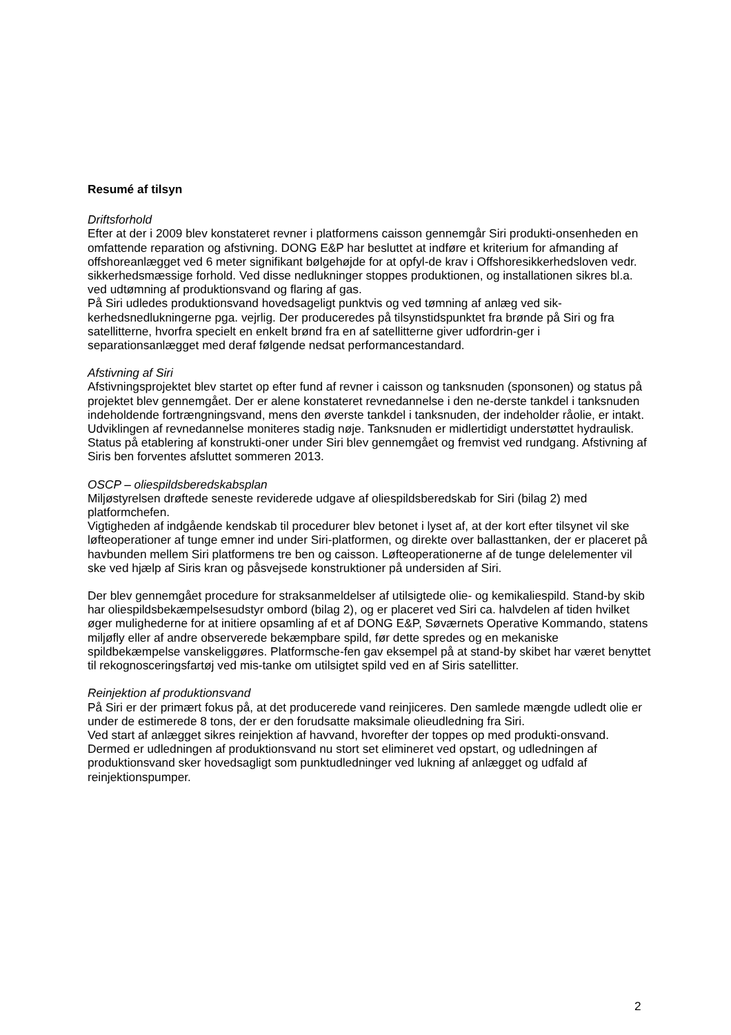Resumé af tilsyn
Driftsforhold
Efter at der i 2009 blev konstateret revner i platformens caisson gennemgår Siri produkti-onsenheden en omfattende reparation og afstivning. DONG E&P har besluttet at indføre et kriterium for afmanding af offshoreanlægget ved 6 meter signifikant bølgehøjde for at opfyl-de krav i Offshoresikkerhedsloven vedr. sikkerhedsmæssige forhold. Ved disse nedlukninger stoppes produktionen, og installationen sikres bl.a. ved udtømning af produktionsvand og flaring af gas.
På Siri udledes produktionsvand hovedsageligt punktvis og ved tømning af anlæg ved sik-kerhedsnedlukningerne pga. vejrlig. Der produceredes på tilsynstidspunktet fra brønde på Siri og fra satellitterne, hvorfra specielt en enkelt brønd fra en af satellitterne giver udfordrin-ger i separationsanlægget med deraf følgende nedsat performancestandard.
Afstivning af Siri
Afstivningsprojektet blev startet op efter fund af revner i caisson og tanksnuden (sponsonen) og status på projektet blev gennemgået. Der er alene konstateret revnedannelse i den ne-derste tankdel i tanksnuden indeholdende fortrængningsvand, mens den øverste tankdel i tanksnuden, der indeholder råolie, er intakt. Udviklingen af revnedannelse moniteres stadig nøje. Tanksnuden er midlertidigt understøttet hydraulisk. Status på etablering af konstrukti-oner under Siri blev gennemgået og fremvist ved rundgang. Afstivning af Siris ben forventes afsluttet sommeren 2013.
OSCP – oliespildsberedskabsplan
Miljøstyrelsen drøftede seneste reviderede udgave af oliespildsberedskab for Siri (bilag 2) med platformchefen.
Vigtigheden af indgående kendskab til procedurer blev betonet i lyset af, at der kort efter tilsynet vil ske løfteoperationer af tunge emner ind under Siri-platformen, og direkte over ballasttanken, der er placeret på havbunden mellem Siri platformens tre ben og caisson. Løfteoperationerne af de tunge delelementer vil ske ved hjælp af Siris kran og påsvejsede konstruktioner på undersiden af Siri.
Der blev gennemgået procedure for straksanmeldelser af utilsigtede olie- og kemikaliespild. Stand-by skib har oliespildsbekæmpelsesudstyr ombord (bilag 2), og er placeret ved Siri ca. halvdelen af tiden hvilket øger mulighederne for at initiere opsamling af et af DONG E&P, Søværnets Operative Kommando, statens miljøfly eller af andre observerede bekæmpbare spild, før dette spredes og en mekaniske spildbekæmpelse vanskeliggøres. Platformsche-fen gav eksempel på at stand-by skibet har været benyttet til rekognosceringsfartøj ved mis-tanke om utilsigtet spild ved en af Siris satellitter.
Reinjektion af produktionsvand
På Siri er der primært fokus på, at det producerede vand reinjiceres. Den samlede mængde udledt olie er under de estimerede 8 tons, der er den forudsatte maksimale olieudledning fra Siri.
Ved start af anlægget sikres reinjektion af havvand, hvorefter der toppes op med produkti-onsvand. Dermed er udledningen af produktionsvand nu stort set elimineret ved opstart, og udledningen af produktionsvand sker hovedsagligt som punktudledninger ved lukning af anlægget og udfald af reinjektionspumper.
2